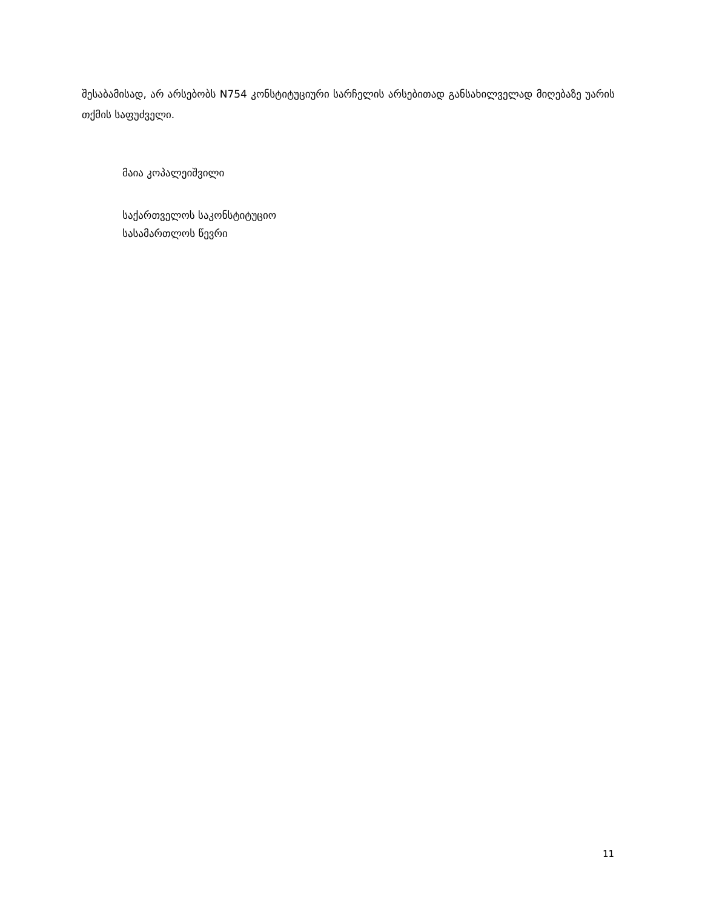შესაბამისად, არ არსებობს N754 კონსტიტუციური სარჩელის არსებითად განსახილველად მიღებაზე უარის თქმის საფუძველი.
მაია კოპალეიშვილი
საქართველოს საკონსტიტუციო
სასამართლოს წევრი
11